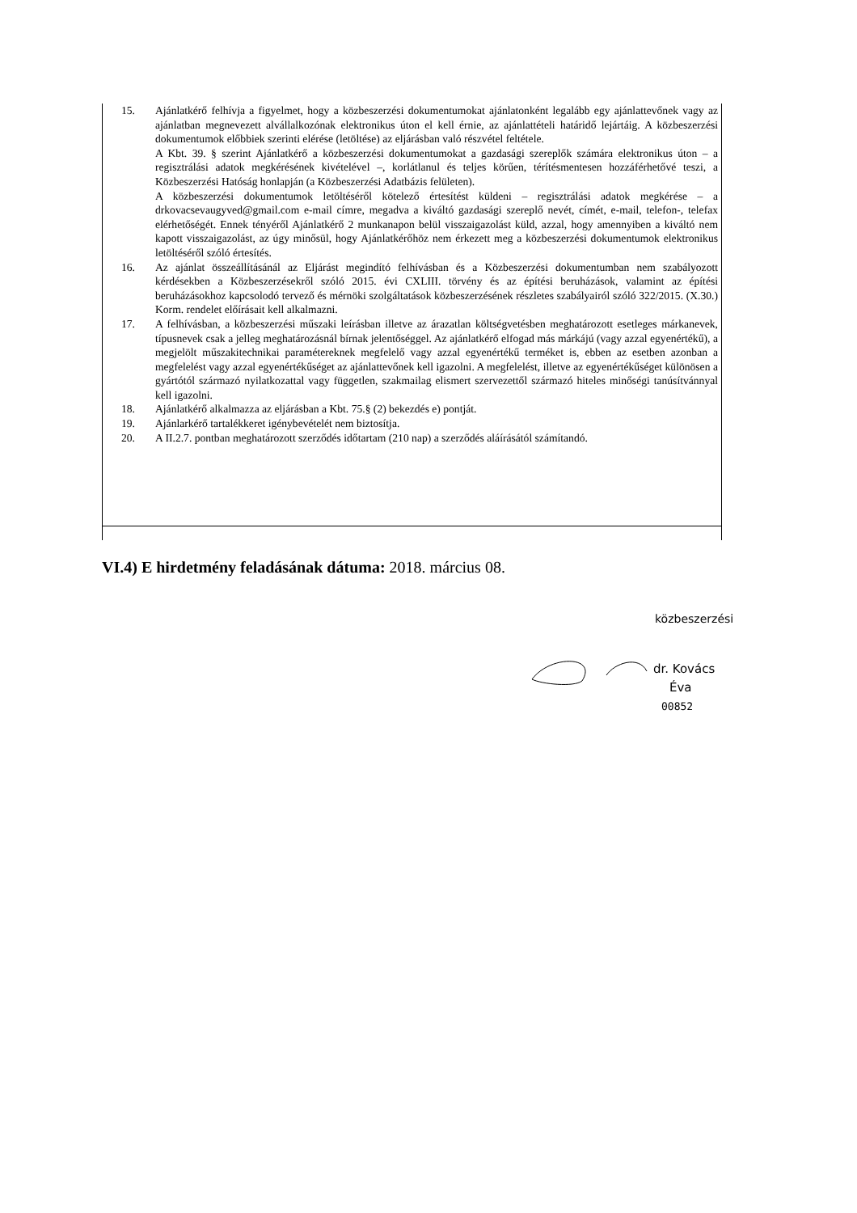15. Ajánlatkérő felhívja a figyelmet, hogy a közbeszerzési dokumentumokat ajánlatonként legalább egy ajánlattevőnek vagy az ajánlatban megnevezett alvállalkozónak elektronikus úton el kell érnie, az ajánlattételi határidő lejártáig. A közbeszerzési dokumentumok előbbiek szerinti elérése (letöltése) az eljárásban való részvétel feltétele.
A Kbt. 39. § szerint Ajánlatkérő a közbeszerzési dokumentumokat a gazdasági szereplők számára elektronikus úton – a regisztrálási adatok megkérésének kivételével –, korlátlanul és teljes körűen, térítésmentesen hozzáférhetővé teszi, a Közbeszerzési Hatóság honlapján (a Közbeszerzési Adatbázis felületen).
A közbeszerzési dokumentumok letöltéséről kötelező értesítést küldeni – regisztrálási adatok megkérése – a drkovacsevaugyved@gmail.com e-mail címre, megadva a kiváltó gazdasági szereplő nevét, címét, e-mail, telefon-, telefax elérhetőségét. Ennek tényéről Ajánlatkérő 2 munkanapon belül visszaigazolást küld, azzal, hogy amennyiben a kiváltó nem kapott visszaigazolást, az úgy minősül, hogy Ajánlatkérőhöz nem érkezett meg a közbeszerzési dokumentumok elektronikus letöltéséről szóló értesítés.
16. Az ajánlat összeállításánál az Eljárást megindító felhívásban és a Közbeszerzési dokumentumban nem szabályozott kérdésekben a Közbeszerzésekről szóló 2015. évi CXLIII. törvény és az építési beruházások, valamint az építési beruházásokhoz kapcsolodó tervező és mérnöki szolgáltatások közbeszerzésének részletes szabályairól szóló 322/2015. (X.30.) Korm. rendelet előírásait kell alkalmazni.
17. A felhívásban, a közbeszerzési műszaki leírásban illetve az árazatlan költségvetésben meghatározott esetleges márkanevek, típusnevek csak a jelleg meghatározásnál bírnak jelentőséggel. Az ajánlatkérő elfogad más márkájú (vagy azzal egyenértékű), a megjelölt műszakitechnikai paramétereknek megfelelő vagy azzal egyenértékű terméket is, ebben az esetben azonban a megfelelést vagy azzal egyenértékűséget az ajánlattevőnek kell igazolni. A megfelelést, illetve az egyenértékűséget különösen a gyártótól származó nyilatkozattal vagy független, szakmailag elismert szervezettől származó hiteles minőségi tanúsítvánnyal kell igazolni.
18. Ajánlatkérő alkalmazza az eljárásban a Kbt. 75.§ (2) bekezdés e) pontját.
19. Ajánlarkérő tartalékkeret igénybevételét nem biztosítja.
20. A II.2.7. pontban meghatározott szerződés időtartam (210 nap) a szerződés aláírásától számítandó.
VI.4) E hirdetmény feladásának dátuma: 2018. március 08.
közbeszerzési
dr. Kovács
Éva
00852